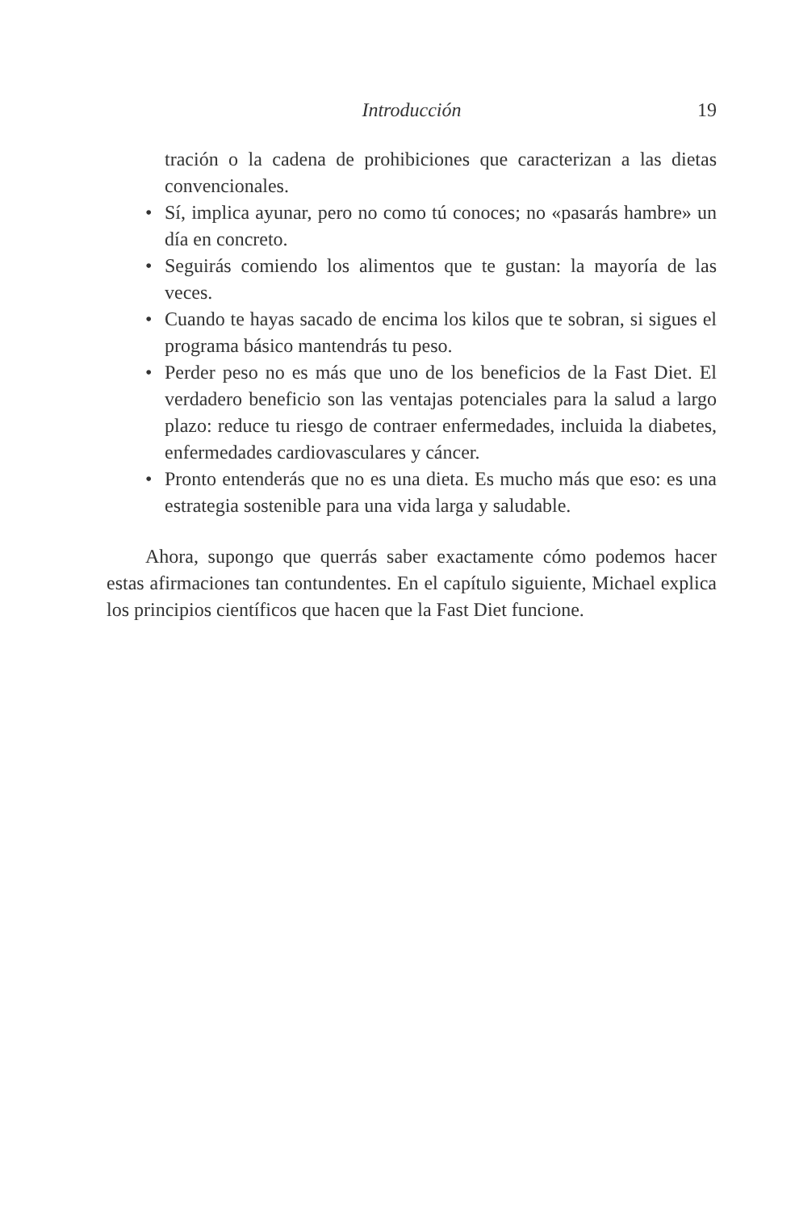Introducción 19
tración o la cadena de prohibiciones que caracterizan a las dietas convencionales.
• Sí, implica ayunar, pero no como tú conoces; no «pasarás hambre» un día en concreto.
• Seguirás comiendo los alimentos que te gustan: la mayoría de las veces.
• Cuando te hayas sacado de encima los kilos que te sobran, si sigues el programa básico mantendrás tu peso.
• Perder peso no es más que uno de los beneficios de la Fast Diet. El verdadero beneficio son las ventajas potenciales para la salud a largo plazo: reduce tu riesgo de contraer enfermedades, incluida la diabetes, enfermedades cardiovasculares y cáncer.
• Pronto entenderás que no es una dieta. Es mucho más que eso: es una estrategia sostenible para una vida larga y saludable.
Ahora, supongo que querrás saber exactamente cómo podemos hacer estas afirmaciones tan contundentes. En el capítulo siguiente, Michael explica los principios científicos que hacen que la Fast Diet funcione.